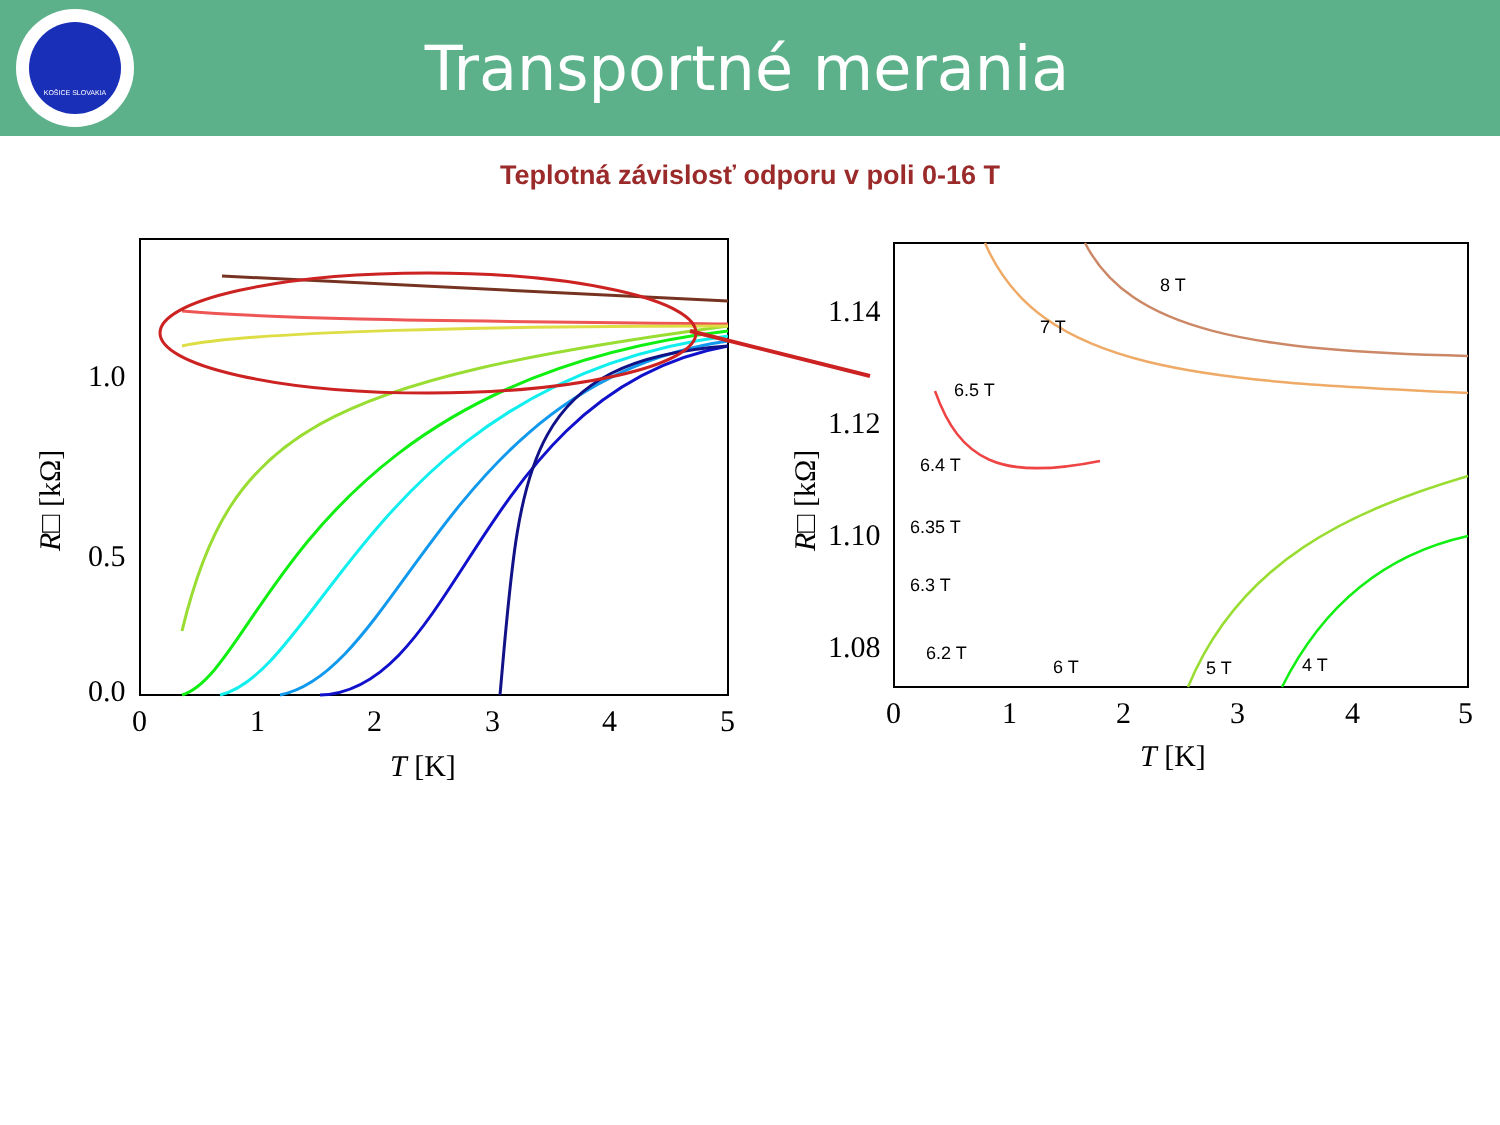KOŠICE SLOVAKIA
Transportné merania
Teplotná závislosť odporu v poli 0-16 T
1.0
0.5
0.0
0
1
2
3
4
5
T [K]
R□ [kΩ]
1.14
1.12
1.10
1.08
0
1
2
3
4
5
T [K]
R□ [kΩ]
8 T
7 T
6.5 T
6.4 T
6.35 T
6.3 T
6.2 T
6 T
5 T
4 T